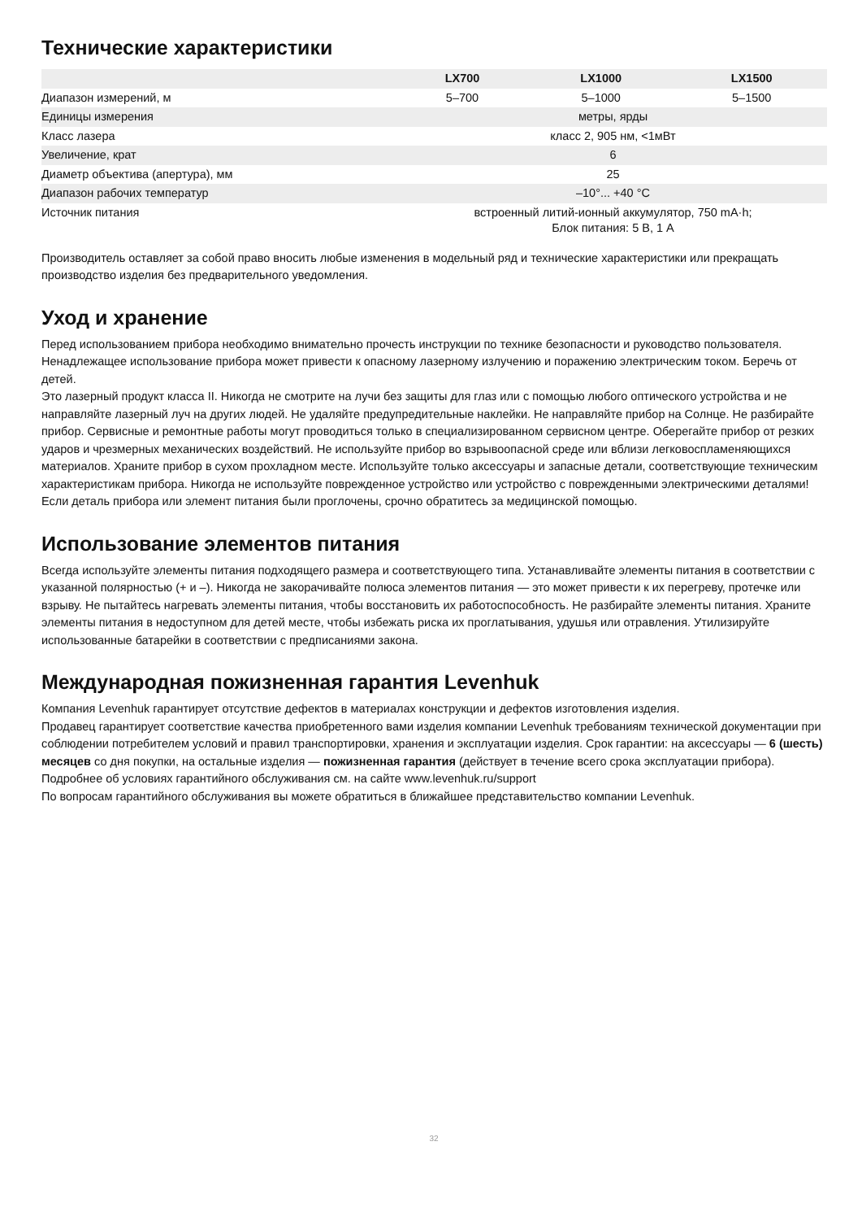Технические характеристики
| | LX700 | LX1000 | LX1500 |
| --- | --- | --- | --- |
| Диапазон измерений, м | 5–700 | 5–1000 | 5–1500 |
| Единицы измерения | метры, ярды | | |
| Класс лазера | класс 2, 905 нм, <1мВт | | |
| Увеличение, крат | 6 | | |
| Диаметр объектива (апертура), мм | 25 | | |
| Диапазон рабочих температур | –10°... +40 °C | | |
| Источник питания | встроенный литий-ионный аккумулятор, 750 mA·h; Блок питания: 5 В, 1 А | | |
Производитель оставляет за собой право вносить любые изменения в модельный ряд и технические характеристики или прекращать производство изделия без предварительного уведомления.
Уход и хранение
Перед использованием прибора необходимо внимательно прочесть инструкции по технике безопасности и руководство пользователя. Ненадлежащее использование прибора может привести к опасному лазерному излучению и поражению электрическим током. Беречь от детей.
Это лазерный продукт класса II. Никогда не смотрите на лучи без защиты для глаз или с помощью любого оптического устройства и не направляйте лазерный луч на других людей. Не удаляйте предупредительные наклейки. Не направляйте прибор на Солнце. Не разбирайте прибор. Сервисные и ремонтные работы могут проводиться только в специализированном сервисном центре. Оберегайте прибор от резких ударов и чрезмерных механических воздействий. Не используйте прибор во взрывоопасной среде или вблизи легковоспламеняющихся материалов. Храните прибор в сухом прохладном месте. Используйте только аксессуары и запасные детали, соответствующие техническим характеристикам прибора. Никогда не используйте поврежденное устройство или устройство с поврежденными электрическими деталями! Если деталь прибора или элемент питания были проглочены, срочно обратитесь за медицинской помощью.
Использование элементов питания
Всегда используйте элементы питания подходящего размера и соответствующего типа. Устанавливайте элементы питания в соответствии с указанной полярностью (+ и –). Никогда не закорачивайте полюса элементов питания — это может привести к их перегреву, протечке или взрыву. Не пытайтесь нагревать элементы питания, чтобы восстановить их работоспособность. Не разбирайте элементы питания. Храните элементы питания в недоступном для детей месте, чтобы избежать риска их проглатывания, удушья или отравления. Утилизируйте использованные батарейки в соответствии с предписаниями закона.
Международная пожизненная гарантия Levenhuk
Компания Levenhuk гарантирует отсутствие дефектов в материалах конструкции и дефектов изготовления изделия.
Продавец гарантирует соответствие качества приобретенного вами изделия компании Levenhuk требованиям технической документации при соблюдении потребителем условий и правил транспортировки, хранения и эксплуатации изделия. Срок гарантии: на аксессуары — 6 (шесть) месяцев со дня покупки, на остальные изделия — пожизненная гарантия (действует в течение всего срока эксплуатации прибора).
Подробнее об условиях гарантийного обслуживания см. на сайте www.levenhuk.ru/support
По вопросам гарантийного обслуживания вы можете обратиться в ближайшее представительство компании Levenhuk.
32